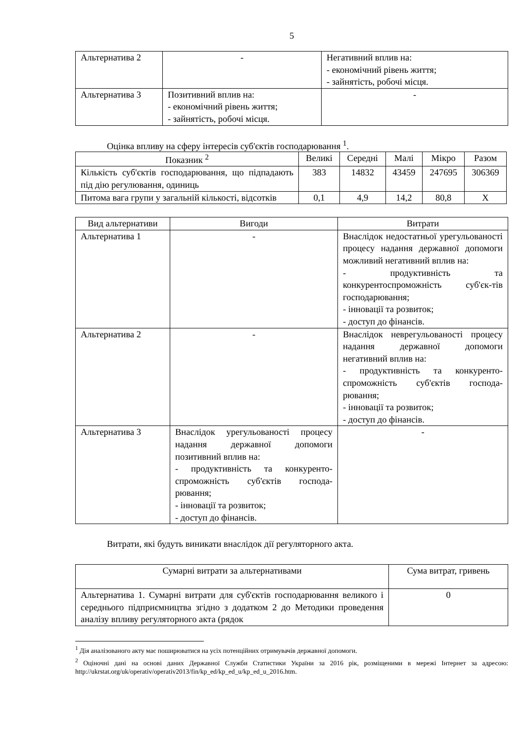5
| Альтернатива 2 | - | Негативний вплив на: - економічний рівень життя; - зайнятість, робочі місця. |
| Альтернатива 3 | Позитивний вплив на: - економічний рівень життя; - зайнятість, робочі місця. | - |
Оцінка впливу на сферу інтересів суб'єктів господарювання <sup>1</sup>.
| Показник <sup>2</sup> | Великі | Середні | Малі | Мікро | Разом |
| --- | --- | --- | --- | --- | --- |
| Кількість суб'єктів господарювання, що підпадають під дію регулювання, одиниць | 383 | 14832 | 43459 | 247695 | 306369 |
| Питома вага групи у загальній кількості, відсотків | 0,1 | 4,9 | 14,2 | 80,8 | Х |
| Вид альтернативи | Вигоди | Витрати |
| --- | --- | --- |
| Альтернатива 1 | - | Внаслідок недостатньої урегульованості процесу надання державної допомоги можливий негативний вплив на: - продуктивність та конкурентоспроможність суб'єк-тів господарювання; - інновації та розвиток; - доступ до фінансів. |
| Альтернатива 2 | - | Внаслідок неврегульованості процесу надання державної допомоги негативний вплив на: - продуктивність та конкуренто-спроможність суб'єктів господа-рювання; - інновації та розвиток; - доступ до фінансів. |
| Альтернатива 3 | Внаслідок урегульованості процесу надання державної допомоги позитивний вплив на: - продуктивність та конкуренто-спроможність суб'єктів господа-рювання; - інновації та розвиток; - доступ до фінансів. | - |
Витрати, які будуть виникати внаслідок дії регуляторного акта.
| Сумарні витрати за альтернативами | Сума витрат, гривень |
| --- | --- |
| Альтернатива 1. Сумарні витрати для суб'єктів господарювання великого і середнього підприємництва згідно з додатком 2 до Методики проведення аналізу впливу регуляторного акта (рядок | 0 |
<sup>1</sup> Дія аналізованого акту має поширюватися на усіх потенційних отримувачів державної допомоги.
<sup>2</sup> Оціночні дані на основі даних Державної Служби Статистики України за 2016 рік, розміщеними в мережі Інтернет за адресою: http://ukrstat.org/uk/operativ/operativ2013/fin/kp_ed/kp_ed_u/kp_ed_u_2016.htm.